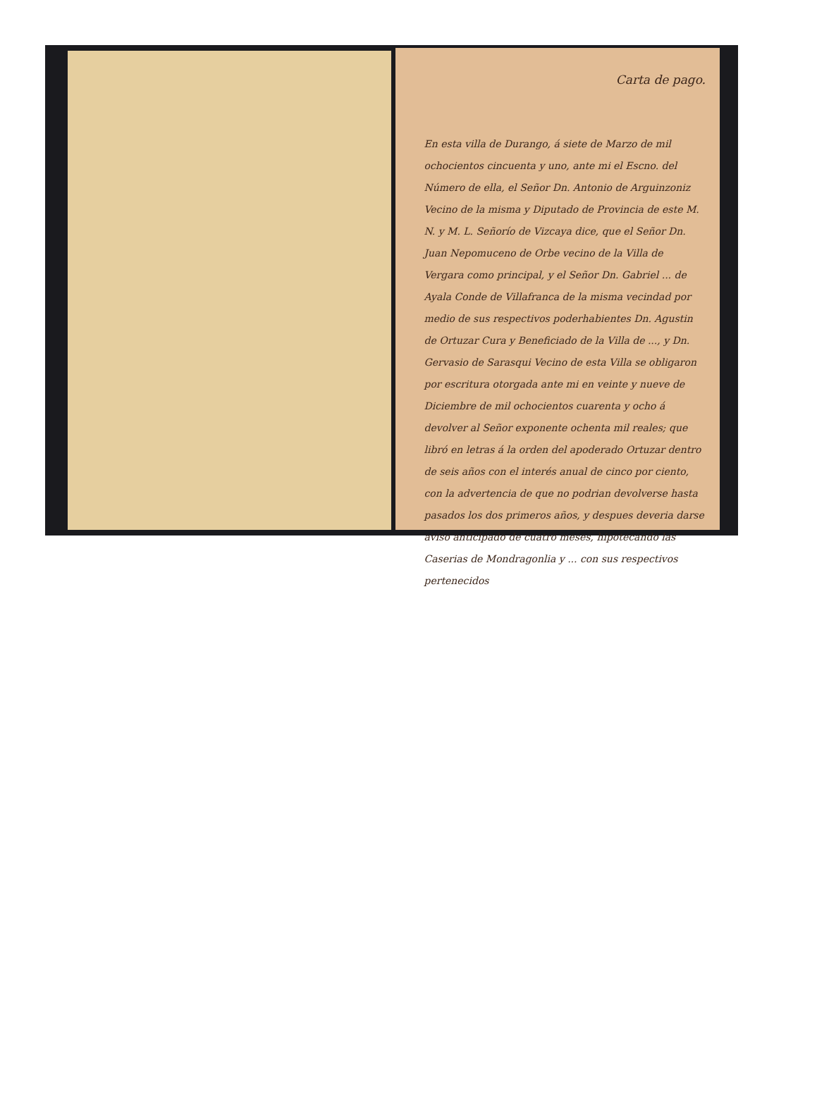Carta de pago.
En esta villa de Durango, á siete de Marzo de mil ochocientos cincuenta y uno, ante mi el Escno. del Número de ella, el Señor Dn. Antonio de Arguinzoniz Vecino de la misma y Diputado de Provincia de este M. N. y M. L. Señorío de Vizcaya dice, que el Señor Dn. Juan Nepomuceno de Orbe vecino de la Villa de Vergara como principal, y el Señor Dn. Gabriel ... de Ayala Conde de Villafranca de la misma vecindad por medio de sus respectivos poderhabientes Dn. Agustin de Ortuzar Cura y Beneficiado de la Villa de ..., y Dn. Gervasio de Sarasqui Vecino de esta Villa se obligaron por escritura otorgada ante mi en veinte y nueve de Diciembre de mil ochocientos cuarenta y ocho á devolver al Señor exponente ochenta mil reales; que libró en letras á la orden del apoderado Ortuzar dentro de seis años con el interés anual de cinco por ciento, con la advertencia de que no podrian devolverse hasta pasados los dos primeros años, y despues deveria darse aviso anticipado de cuatro meses, hipotecando las Caserias de Mondragonlia y ... con sus respectivos pertenecidos